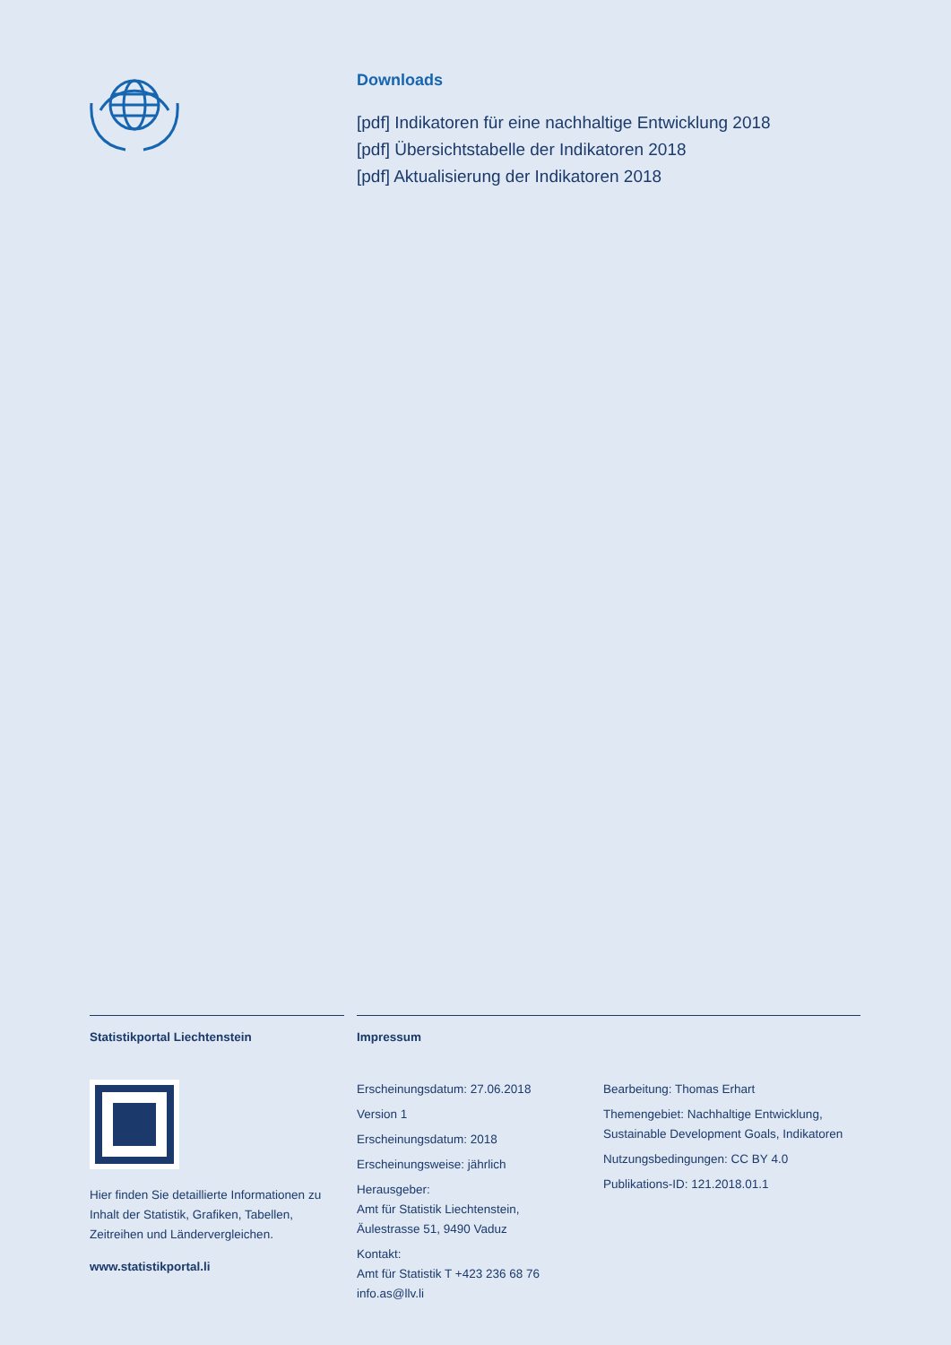Downloads
[pdf] Indikatoren für eine nachhaltige Entwicklung 2018
[pdf] Übersichtstabelle der Indikatoren 2018
[pdf] Aktualisierung der Indikatoren 2018
Statistikportal Liechtenstein
Hier finden Sie detaillierte Informationen zu Inhalt der Statistik, Grafiken, Tabellen, Zeitreihen und Ländervergleichen.
www.statistikportal.li
Impressum
Erscheinungsdatum: 27.06.2018
Version 1
Erscheinungsdatum: 2018
Erscheinungsweise: jährlich
Herausgeber:
Amt für Statistik Liechtenstein,
Äulestrasse 51, 9490 Vaduz
Kontakt:
Amt für Statistik T +423 236 68 76
info.as@llv.li
Bearbeitung: Thomas Erhart
Themengebiet: Nachhaltige Entwicklung, Sustainable Development Goals, Indikatoren
Nutzungsbedingungen: CC BY 4.0
Publikations-ID: 121.2018.01.1